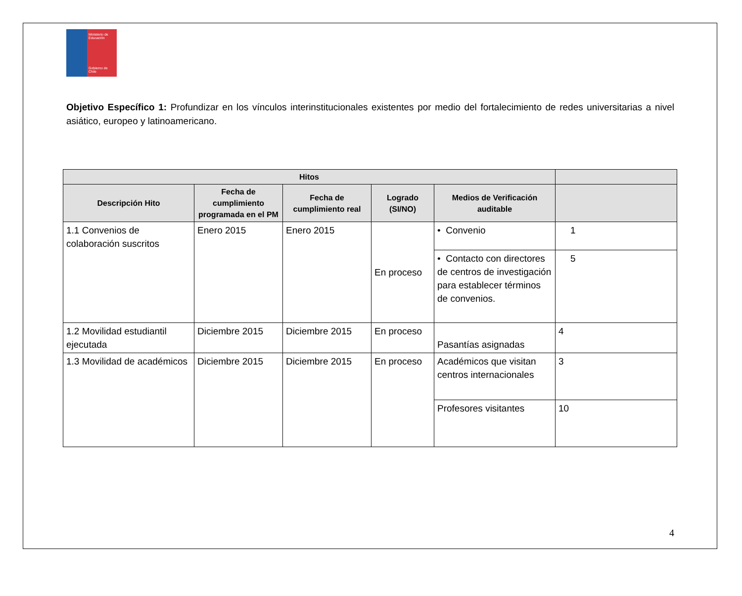Ministerio de Educación
Gobierno de Chile
Objetivo Específico 1: Profundizar en los vínculos interinstitucionales existentes por medio del fortalecimiento de redes universitarias a nivel asiático, europeo y latinoamericano.
| Hitos | | | | | |
| --- | --- | --- | --- | --- | --- |
| Descripción Hito | Fecha de cumplimiento programada en el PM | Fecha de cumplimiento real | Logrado (SI/NO) | Medios de Verificación auditable | |
| 1.1 Convenios de colaboración suscritos | Enero 2015 | Enero 2015 | En proceso | • Convenio | 1 |
| | | | | • Contacto con directores de centros de investigación para establecer términos de convenios. | 5 |
| 1.2 Movilidad estudiantil ejecutada | Diciembre 2015 | Diciembre 2015 | En proceso | Pasantías asignadas | 4 |
| 1.3 Movilidad de académicos | Diciembre 2015 | Diciembre 2015 | En proceso | Académicos que visitan centros internacionales | 3 |
| | | | | Profesores visitantes | 10 |
4